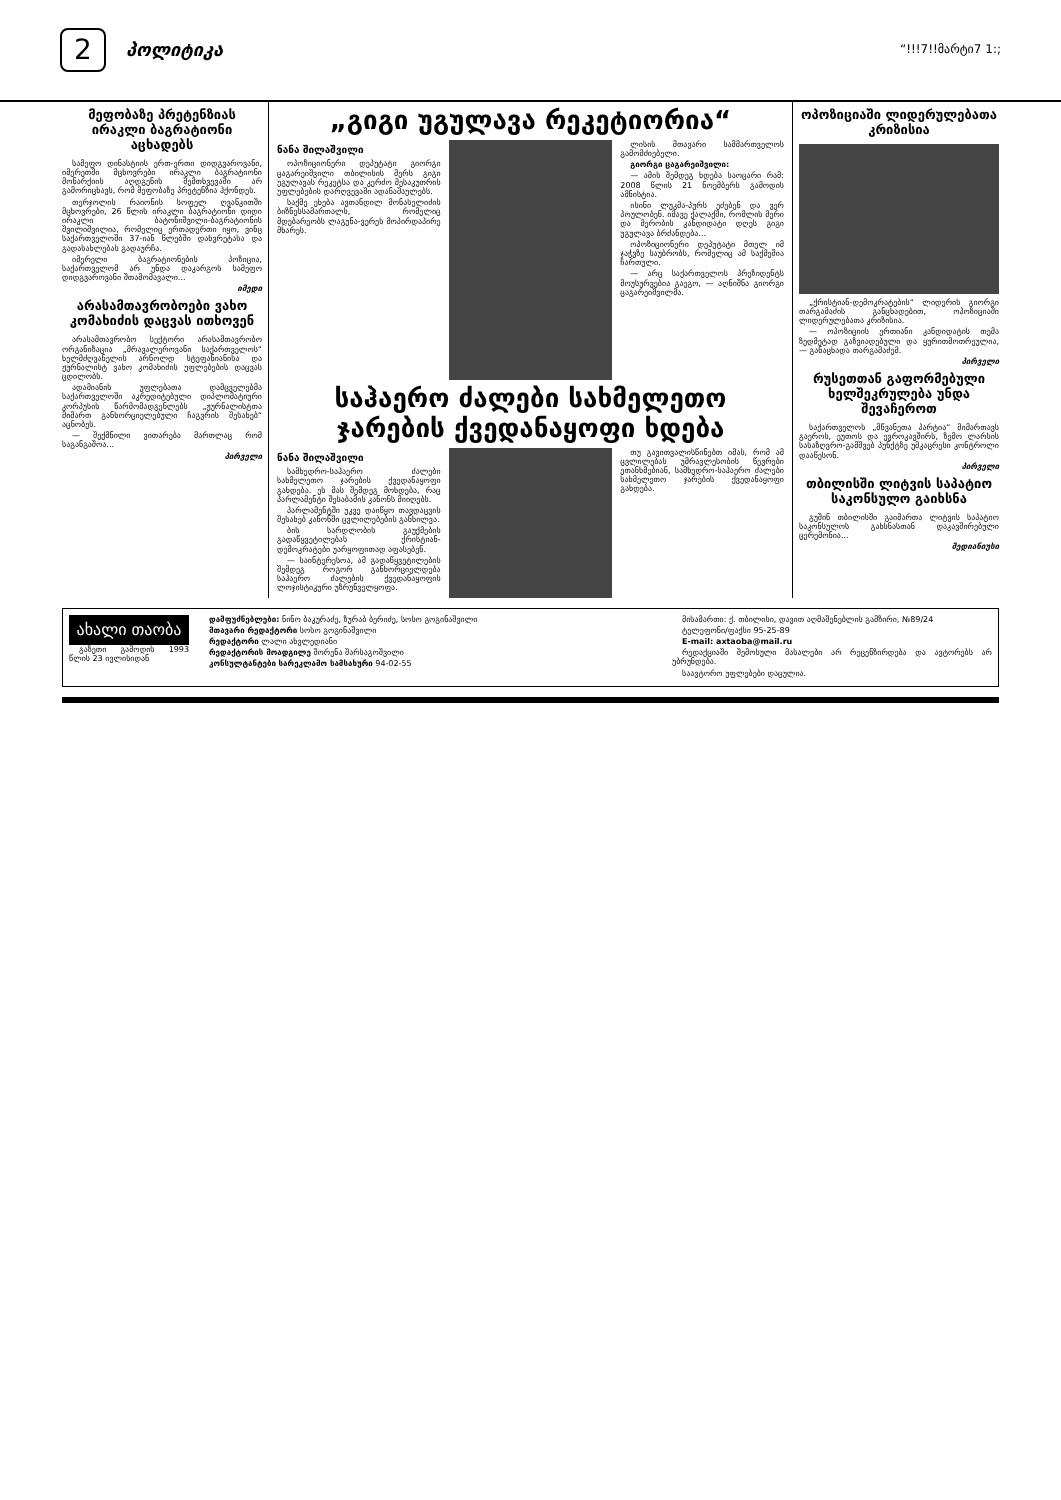2 პოლიტიკა “!!!7!!მარტი7 1:;
მეფობაზე პრეტენზიას ირაკლი ბაგრატიონი აცხადებს
სამეფო დინასტიის ერთ-ერთი დიდგვაროვანი, იმერეთში მცხოვრები ირაკლი ბაგრატიონი მონარქიის აღდგენის შემთხვევაში არ გამორიცხავს, რომ მეფობაზე პრეტენზია ჰქონდეს.
თერჯოლის რაიონის სოფელ ღვანკითში მცხოვრები, 26 წლის ირაკლი ბაგრატიონი დიდი ირაკლი ბატონიშვილი-ბაგრატიონის შვილიშვილია, რომელიც ერთადერთი იყო, ვინც საქართველოში 37-იან წლებში დახვრეტასა და გადასახლებას გადაურჩა.
იმერელი ბაგრატიონების პოზიცია, საქართველომ არ უნდა დაკარგოს სამეფო დიდგვაროვანი შთამომავალი...
იმედი
არასამთავრობოები ვახო კომახიძის დაცვას ითხოვენ
არასამთავრობო სექტორი არასამთავრობო ორგანიზაცია „მრავალეროვანი საქართველოს“ ხელმძღვანელის არნოლდ სტეფანიანისა და ჟურნალისტ ვახო კომახიძის უფლებების დაცვას ცდილობს.
ადამიანის უფლებათა დამცველებმა საქართველოში აკრედიტებული დიპლომატიური კორპუსის წარმომადგენლებს „ჟურნალისტთა მიმართ განხორციელებული ჩაგვრის შესახებ“ აცნობეს.
— შექმნილი ვითარება მართლაც რომ საგანგაშოა...
პირველი
„გიგი უგულავა რეკეტიორია“
ნანა შილაშვილი
ოპოზიციონერი დეპუტატი გიორგი ცაგარეიშვილი თბილისის მერს გიგი უგულავას რეკეტსა და კერძო მესაკუთრის უფლებების დარღვევაში ადანაშაულებს.
საქმე ეხება ავთანდილ მონასელიძის ბიზნესსამართალს, რომელიც მდებარეობს ლაგუნა-ვერეს მოპირდაპირე მხარეს.
ლისის მთავარი სამმართველოს გამომძიებელი.
გიორგი ცაგარეიშვილი:
— ამის შემდეგ ხდება საოცარი რამ: 2008 წლის 21 ნოემბერს გამოდის ამნისტია.
ისინი ლუკმა-პურს ეძებენ და ვერ პოულობენ. იმავე ქალაქში, რომლის მერი და მერობის კანდიდატი დღეს გიგი უგულავა ბრძანდება...
ოპოზიციონერი დეპუტატი მთელ იმ ჯაჭვზე საუბრობს, რომელიც ამ საქმეშია ჩართული.
— არც საქართველოს პრეზიდენტს მოუსურვებია გაეგო, — აღნიშნა გიორგი ცაგარეიშვილმა.
საჰაერო ძალები სახმელეთო ჯარების ქვედანაყოფი ხდება
ნანა შილაშვილი
სამხედრო-საჰაერო ძალები სახმელეთო ჯარების ქვედანაყოფი გახდება. ეს მას შემდეგ მოხდება, რაც პარლამენტი შესაბამის კანონს მიიღებს.
პარლამენტში უკვე დაიწყო თავდაცვის შესახებ კანონში ცვლილებების განხილვა.
ბის სარდლობის გაუქმების გადაწყვეტილებას ქრისტიან-დემოკრატები უარყოფითად აფასებენ.
— საინტერესოა, ამ გადაწყვეტილების შემდეგ როგორ განხორციელდება საჰაერო ძალების ქვედანაყოფის ლოჯისტიკური უზრუნველყოფა.
თუ გავითვალისწინებთ იმას, რომ ამ ცვლილებას უმრავლესობის წევრები ეთანხმებიან, სამხედრო-საჰაერო ძალები სახმელეთო ჯარების ქვედანაყოფი გახდება.
ოპოზიციაში ლიდერულებათა კრიზისია
„ქრისტიან-დემოკრატების“ ლიდერის გიორგი თარგამაძის განცხადებით, ოპოზიციაში ლიდერულებათა კრიზისია.
— ოპოზიციის ერთიანი კანდიდატის თემა ზედმეტად გაზვიადებული და ყურითმოთრეულია, — განაცხადა თარგამაძემ.
პირველი
რუსეთთან გაფორმებული ხელშეკრულება უნდა შევაჩეროთ
საქართველოს „მწვანეთა პარტია“ მიმართავს გაეროს, ეუთოს და ევროკავშირს, ზემო ლარსის სასაზღვრო-გამშვებ პუნქტზე უმკაცრესი კონტროლი დააწესონ.
პირველი
თბილისში ლიტვის საპატიო საკონსულო გაიხსნა
გუშინ თბილისში გაიმართა ლიტვის საპატიო საკონსულოს გახსნასთან დაკავშირებული ცერემონია...
მედიანიუსი
ახალი თაობა
გაზეთი გამოდის 1993 წლის 23 ივლისიდან
დამფუძნებლები: ნინო ბაკურაძე, ზურაბ ბერიძე, სოსო გოგინაშვილი
მთავარი რედაქტორი სოსო გოგინაშვილი
რედაქტორი ლალი ახვლედიანი
რედაქტორის მოადგილე შორენა შარსაგოშვილი
კონსულტანტები სარეკლამო სამსახური 94-02-55
მისამართი: ქ. თბილისი, დავით აღმაშენებლის გამზირი, №89/24
ტელეფონი/ფაქსი 95-25-89
E-mail: axtaoba@mail.ru
რედაქციაში შემოსული მასალები არ რეცენზირდება და ავტორებს არ უბრუნდება.
საავტორო უფლებები დაცულია.